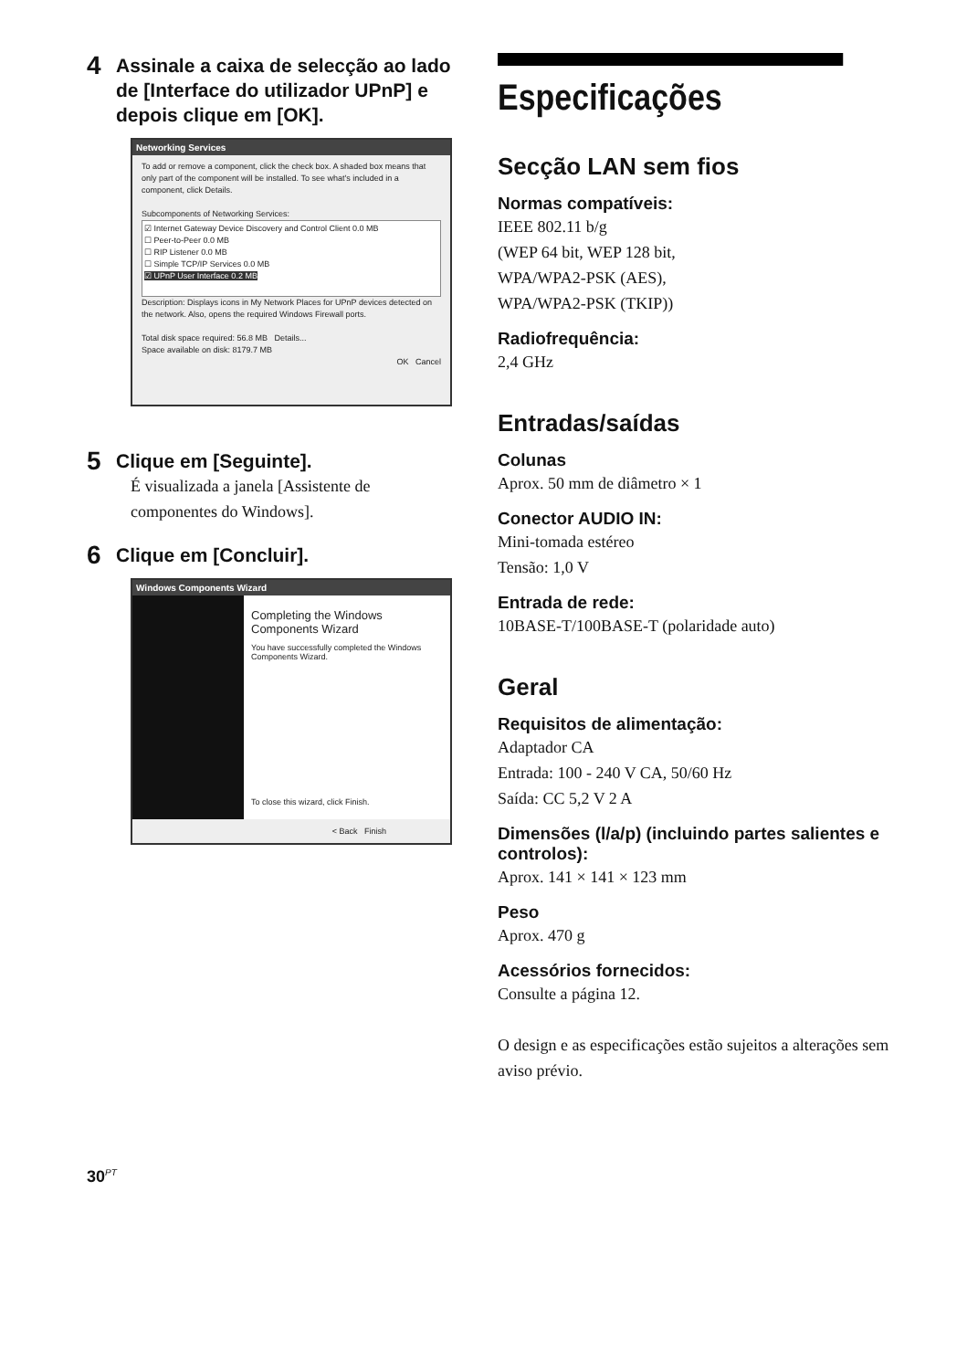4 Assinale a caixa de selecção ao lado de [Interface do utilizador UPnP] e depois clique em [OK].
Networking Services
To add or remove a component, click the check box. A shaded box means that only part of the component will be installed. To see what's included in a component, click Details.
Subcomponents of Networking Services:
☑ Internet Gateway Device Discovery and Control Client 0.0 MB
☐ Peer-to-Peer 0.0 MB
☐ RIP Listener 0.0 MB
☐ Simple TCP/IP Services 0.0 MB
☑ UPnP User Interface 0.2 MB
Description: Displays icons in My Network Places for UPnP devices detected on the network. Also, opens the required Windows Firewall ports.
Total disk space required: 56.8 MB Details...
Space available on disk: 8179.7 MB
OK Cancel
5 Clique em [Seguinte].
É visualizada a janela [Assistente de componentes do Windows].
6 Clique em [Concluir].
Windows Components Wizard
Completing the Windows Components Wizard
You have successfully completed the Windows Components Wizard.
To close this wizard, click Finish.
< Back Finish
Especificações
Secção LAN sem fios
Normas compatíveis:
IEEE 802.11 b/g
(WEP 64 bit, WEP 128 bit,
WPA/WPA2-PSK (AES),
WPA/WPA2-PSK (TKIP))
Radiofrequência:
2,4 GHz
Entradas/saídas
Colunas
Aprox. 50 mm de diâmetro × 1
Conector AUDIO IN:
Mini-tomada estéreo
Tensão: 1,0 V
Entrada de rede:
10BASE-T/100BASE-T (polaridade auto)
Geral
Requisitos de alimentação:
Adaptador CA
Entrada: 100 - 240 V CA, 50/60 Hz
Saída: CC 5,2 V 2 A
Dimensões (l/a/p) (incluindo partes salientes e controlos):
Aprox. 141 × 141 × 123 mm
Peso
Aprox. 470 g
Acessórios fornecidos:
Consulte a página 12.
O design e as especificações estão sujeitos a alterações sem aviso prévio.
30<sup>PT</sup>